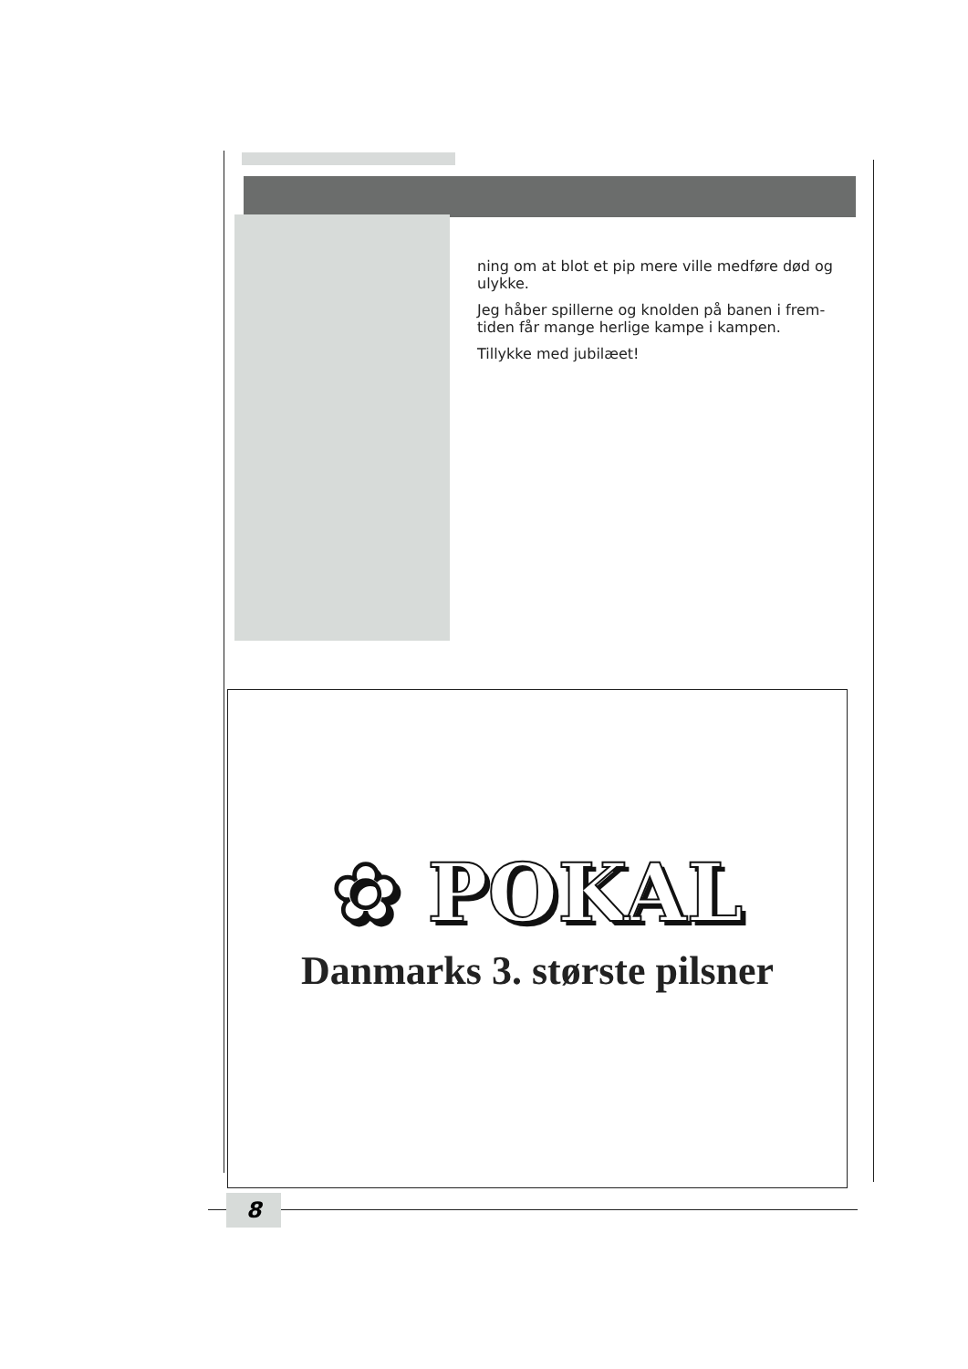ning om at blot et pip mere ville medføre død og ulykke.
Jeg håber spillerne og knolden på banen i frem-tiden får mange herlige kampe i kampen.
Tillykke med jubilæet!
✿ POKAL
Danmarks 3. største pilsner
8